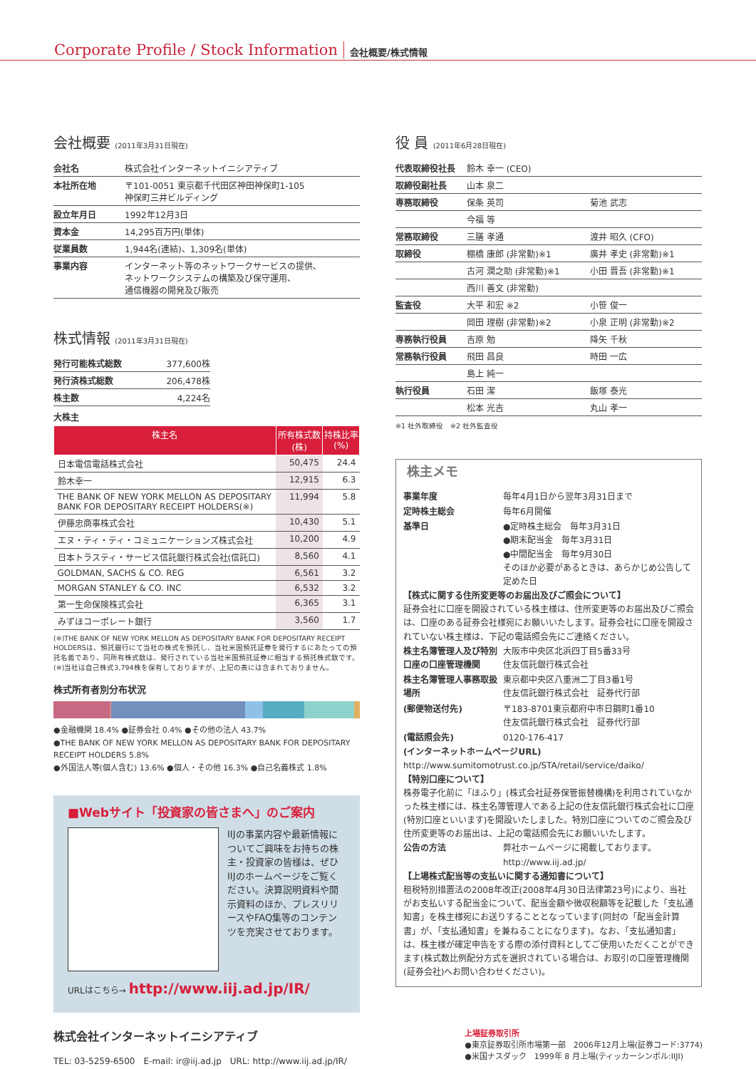Corporate Profile / Stock Information 会社概要/株式情報
会社概要 (2011年3月31日現在)
| 会社名 | 株式会社インターネットイニシアティブ |
| 本社所在地 | 〒101-0051 東京都千代田区神田神保町1-105 神保町三井ビルディング |
| 設立年月日 | 1992年12月3日 |
| 資本金 | 14,295百万円(単体) |
| 従業員数 | 1,944名(連結)、1,309名(単体) |
| 事業内容 | インターネット等のネットワークサービスの提供、 ネットワークシステムの構築及び保守運用、 通信機器の開発及び販売 |
株式情報 (2011年3月31日現在)
| 発行可能株式総数 | 377,600株 |
| 発行済株式総数 | 206,478株 |
| 株主数 | 4,224名 |
大株主
| 株主名 | 所有株式数(株) | 持株比率(%) |
| --- | --- | --- |
| 日本電信電話株式会社 | 50,475 | 24.4 |
| 鈴木幸一 | 12,915 | 6.3 |
| THE BANK OF NEW YORK MELLON AS DEPOSITARY BANK FOR DEPOSITARY RECEIPT HOLDERS(※) | 11,994 | 5.8 |
| 伊藤忠商事株式会社 | 10,430 | 5.1 |
| エヌ・ティ・ティ・コミュニケーションズ株式会社 | 10,200 | 4.9 |
| 日本トラスティ・サービス信託銀行株式会社(信託口) | 8,560 | 4.1 |
| GOLDMAN, SACHS & CO. REG | 6,561 | 3.2 |
| MORGAN STANLEY & CO. INC | 6,532 | 3.2 |
| 第一生命保険株式会社 | 6,365 | 3.1 |
| みずほコーポレート銀行 | 3,560 | 1.7 |
(※)THE BANK OF NEW YORK MELLON AS DEPOSITARY BANK FOR DEPOSITARY RECEIPT HOLDERSは、預託銀行にて当社の株式を預託し、当社米国預託証券を発行するにあたっての預託名義であり、同所有株式数は、発行されている当社米国預託証券に相当する預託株式数です。
(※)当社は自己株式3,794株を保有しておりますが、上記の表には含まれておりません。
株式所有者別分布状況
●金融機関 18.4% ●証券会社 0.4% ●その他の法人 43.7%
●THE BANK OF NEW YORK MELLON AS DEPOSITARY BANK FOR DEPOSITARY RECEIPT HOLDERS 5.8%
●外国法人等(個人含む) 13.6% ●個人・その他 16.3% ●自己名義株式 1.8%
■Webサイト「投資家の皆さまへ」のご案内
IIJの事業内容や最新情報についてご興味をお持ちの株主・投資家の皆様は、ぜひIIJのホームページをご覧ください。決算説明資料や開示資料のほか、プレスリリースやFAQ集等のコンテンツを充実させております。
URLはこちら→ http://www.iij.ad.jp/IR/
役 員 (2011年6月28日現在)
| 代表取締役社長 | 鈴木 幸一 (CEO) | |
| 取締役副社長 | 山本 泉二 | |
| 専務取締役 | 保条 英司 | 菊池 武志 |
| | 今福 等 | |
| 常務取締役 | 三膳 孝通 | 渡井 昭久 (CFO) |
| 取締役 | 棚橋 康郎 (非常勤)※1 | 廣井 孝史 (非常勤)※1 |
| | 古河 潤之助 (非常勤)※1 | 小田 晋吾 (非常勤)※1 |
| | 西川 善文 (非常勤) | |
| 監査役 | 大平 和宏 ※2 | 小笹 俊一 |
| | 岡田 理樹 (非常勤)※2 | 小泉 正明 (非常勤)※2 |
| 専務執行役員 | 吉原 勉 | 降矢 千秋 |
| 常務執行役員 | 飛田 昌良 | 時田 一広 |
| | 島上 純一 | |
| 執行役員 | 石田 潔 | 飯塚 泰光 |
| | 松本 光吉 | 丸山 孝一 |
※1 社外取締役　※2 社外監査役
株主メモ
| 事業年度 | 毎年4月1日から翌年3月31日まで |
| 定時株主総会 | 毎年6月開催 |
| 基準日 | ●定時株主総会 毎年3月31日 ●期末配当金 毎年3月31日 ●中間配当金 毎年9月30日 そのほか必要があるときは、あらかじめ公告して定めた日 |
【株式に関する住所変更等のお届出及びご照会について】
証券会社に口座を開設されている株主様は、住所変更等のお届出及びご照会は、口座のある証券会社様宛にお願いいたします。証券会社に口座を開設されていない株主様は、下記の電話照会先にご連絡ください。
| 株主名簿管理人及び特別口座の口座管理機関 | 大阪市中央区北浜四丁目5番33号 住友信託銀行株式会社 |
| 株主名簿管理人事務取扱場所 | 東京都中央区八重洲二丁目3番1号 住友信託銀行株式会社 証券代行部 |
| (郵便物送付先) | 〒183-8701東京都府中市日鋼町1番10 住友信託銀行株式会社 証券代行部 |
| (電話照会先) | 0120-176-417 |
(インターネットホームページURL)
http://www.sumitomotrust.co.jp/STA/retail/service/daiko/
【特別口座について】
株券電子化前に「ほふり」(株式会社証券保管振替機構)を利用されていなかった株主様には、株主名簿管理人である上記の住友信託銀行株式会社に口座(特別口座といいます)を開設いたしました。特別口座についてのご照会及び住所変更等のお届出は、上記の電話照会先にお願いいたします。
| 公告の方法 | 弊社ホームページに掲載しております。 http://www.iij.ad.jp/ |
【上場株式配当等の支払いに関する通知書について】
租税特別措置法の2008年改正(2008年4月30日法律第23号)により、当社がお支払いする配当金について、配当金額や徴収税額等を記載した「支払通知書」を株主様宛にお送りすることとなっています(同封の「配当金計算書」が、「支払通知書」を兼ねることになります)。なお、「支払通知書」は、株主様が確定申告をする際の添付資料としてご使用いただくことができます(株式数比例配分方式を選択されている場合は、お取引の口座管理機関(証券会社)へお問い合わせください)。
株式会社インターネットイニシアティブ
TEL: 03-5259-6500　E-mail: ir@iij.ad.jp　URL: http://www.iij.ad.jp/IR/
上場証券取引所
●東京証券取引所市場第一部　2006年12月上場(証券コード:3774)
●米国ナスダック　1999年 8 月上場(ティッカーシンボル:IIJI)